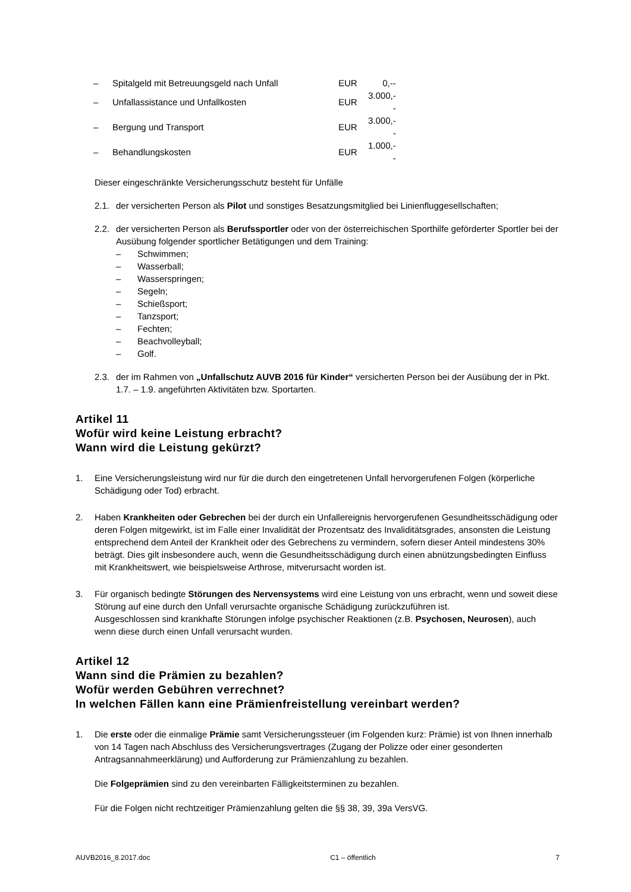| – | Spitalgeld mit Betreuungsgeld nach Unfall | EUR | 0,-- |
| – | Unfallassistance und Unfallkosten | EUR | 3.000,-- |
| – | Bergung und Transport | EUR | 3.000,-- |
| – | Behandlungskosten | EUR | 1.000,-- |
Dieser eingeschränkte Versicherungsschutz besteht für Unfälle
2.1. der versicherten Person als Pilot und sonstiges Besatzungsmitglied bei Linienfluggesellschaften;
2.2. der versicherten Person als Berufssportler oder von der österreichischen Sporthilfe geförderter Sportler bei der Ausübung folgender sportlicher Betätigungen und dem Training:
– Schwimmen;
– Wasserball;
– Wasserspringen;
– Segeln;
– Schießsport;
– Tanzsport;
– Fechten;
– Beachvolleyball;
– Golf.
2.3. der im Rahmen von „Unfallschutz AUVB 2016 für Kinder“ versicherten Person bei der Ausübung der in Pkt. 1.7. – 1.9. angeführten Aktivitäten bzw. Sportarten.
Artikel 11
Wofür wird keine Leistung erbracht?
Wann wird die Leistung gekürzt?
1. Eine Versicherungsleistung wird nur für die durch den eingetretenen Unfall hervorgerufenen Folgen (körperliche Schädigung oder Tod) erbracht.
2. Haben Krankheiten oder Gebrechen bei der durch ein Unfallereignis hervorgerufenen Gesundheitsschädigung oder deren Folgen mitgewirkt, ist im Falle einer Invalidität der Prozentsatz des Invaliditätsgrades, ansonsten die Leistung entsprechend dem Anteil der Krankheit oder des Gebrechens zu vermindern, sofern dieser Anteil mindestens 30% beträgt. Dies gilt insbesondere auch, wenn die Gesundheitsschädigung durch einen abnützungsbedingten Einfluss mit Krankheitswert, wie beispielsweise Arthrose, mitverursacht worden ist.
3. Für organisch bedingte Störungen des Nervensystems wird eine Leistung von uns erbracht, wenn und soweit diese Störung auf eine durch den Unfall verursachte organische Schädigung zurückzuführen ist.
Ausgeschlossen sind krankhafte Störungen infolge psychischer Reaktionen (z.B. Psychosen, Neurosen), auch wenn diese durch einen Unfall verursacht wurden.
Artikel 12
Wann sind die Prämien zu bezahlen?
Wofür werden Gebühren verrechnet?
In welchen Fällen kann eine Prämienfreistellung vereinbart werden?
1. Die erste oder die einmalige Prämie samt Versicherungssteuer (im Folgenden kurz: Prämie) ist von Ihnen innerhalb von 14 Tagen nach Abschluss des Versicherungsvertrages (Zugang der Polizze oder einer gesonderten Antragsannahmeerklärung) und Aufforderung zur Prämienzahlung zu bezahlen.
Die Folgeprämien sind zu den vereinbarten Fälligkeitsterminen zu bezahlen.
Für die Folgen nicht rechtzeitiger Prämienzahlung gelten die §§ 38, 39, 39a VersVG.
AUVB2016_8.2017.doc C1 – öffentlich 7